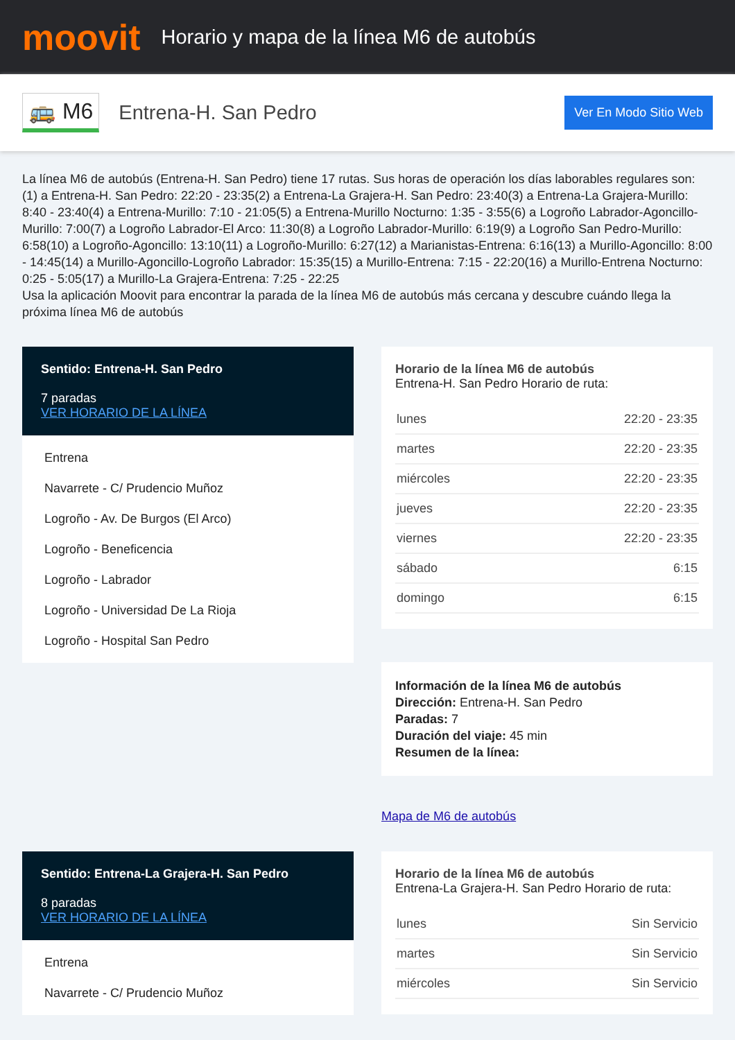moovit
Horario y mapa de la línea M6 de autobús
🚌 M6
Entrena-H. San Pedro
Ver En Modo Sitio Web
La línea M6 de autobús (Entrena-H. San Pedro) tiene 17 rutas. Sus horas de operación los días laborables regulares son:
(1) a Entrena-H. San Pedro: 22:20 - 23:35(2) a Entrena-La Grajera-H. San Pedro: 23:40(3) a Entrena-La Grajera-Murillo: 8:40 - 23:40(4) a Entrena-Murillo: 7:10 - 21:05(5) a Entrena-Murillo Nocturno: 1:35 - 3:55(6) a Logroño Labrador-Agoncillo-Murillo: 7:00(7) a Logroño Labrador-El Arco: 11:30(8) a Logroño Labrador-Murillo: 6:19(9) a Logroño San Pedro-Murillo: 6:58(10) a Logroño-Agoncillo: 13:10(11) a Logroño-Murillo: 6:27(12) a Marianistas-Entrena: 6:16(13) a Murillo-Agoncillo: 8:00 - 14:45(14) a Murillo-Agoncillo-Logroño Labrador: 15:35(15) a Murillo-Entrena: 7:15 - 22:20(16) a Murillo-Entrena Nocturno: 0:25 - 5:05(17) a Murillo-La Grajera-Entrena: 7:25 - 22:25
Usa la aplicación Moovit para encontrar la parada de la línea M6 de autobús más cercana y descubre cuándo llega la próxima línea M6 de autobús
Sentido: Entrena-H. San Pedro
7 paradas
VER HORARIO DE LA LÍNEA
Entrena
Navarrete - C/ Prudencio Muñoz
Logroño - Av. De Burgos (El Arco)
Logroño - Beneficencia
Logroño - Labrador
Logroño - Universidad De La Rioja
Logroño - Hospital San Pedro
Horario de la línea M6 de autobús
Entrena-H. San Pedro Horario de ruta:
| lunes | 22:20 - 23:35 |
| martes | 22:20 - 23:35 |
| miércoles | 22:20 - 23:35 |
| jueves | 22:20 - 23:35 |
| viernes | 22:20 - 23:35 |
| sábado | 6:15 |
| domingo | 6:15 |
Información de la línea M6 de autobús
Dirección: Entrena-H. San Pedro
Paradas: 7
Duración del viaje: 45 min
Resumen de la línea:
Mapa de M6 de autobús
Sentido: Entrena-La Grajera-H. San Pedro
8 paradas
VER HORARIO DE LA LÍNEA
Entrena
Navarrete - C/ Prudencio Muñoz
Horario de la línea M6 de autobús
Entrena-La Grajera-H. San Pedro Horario de ruta:
| lunes | Sin Servicio |
| martes | Sin Servicio |
| miércoles | Sin Servicio |